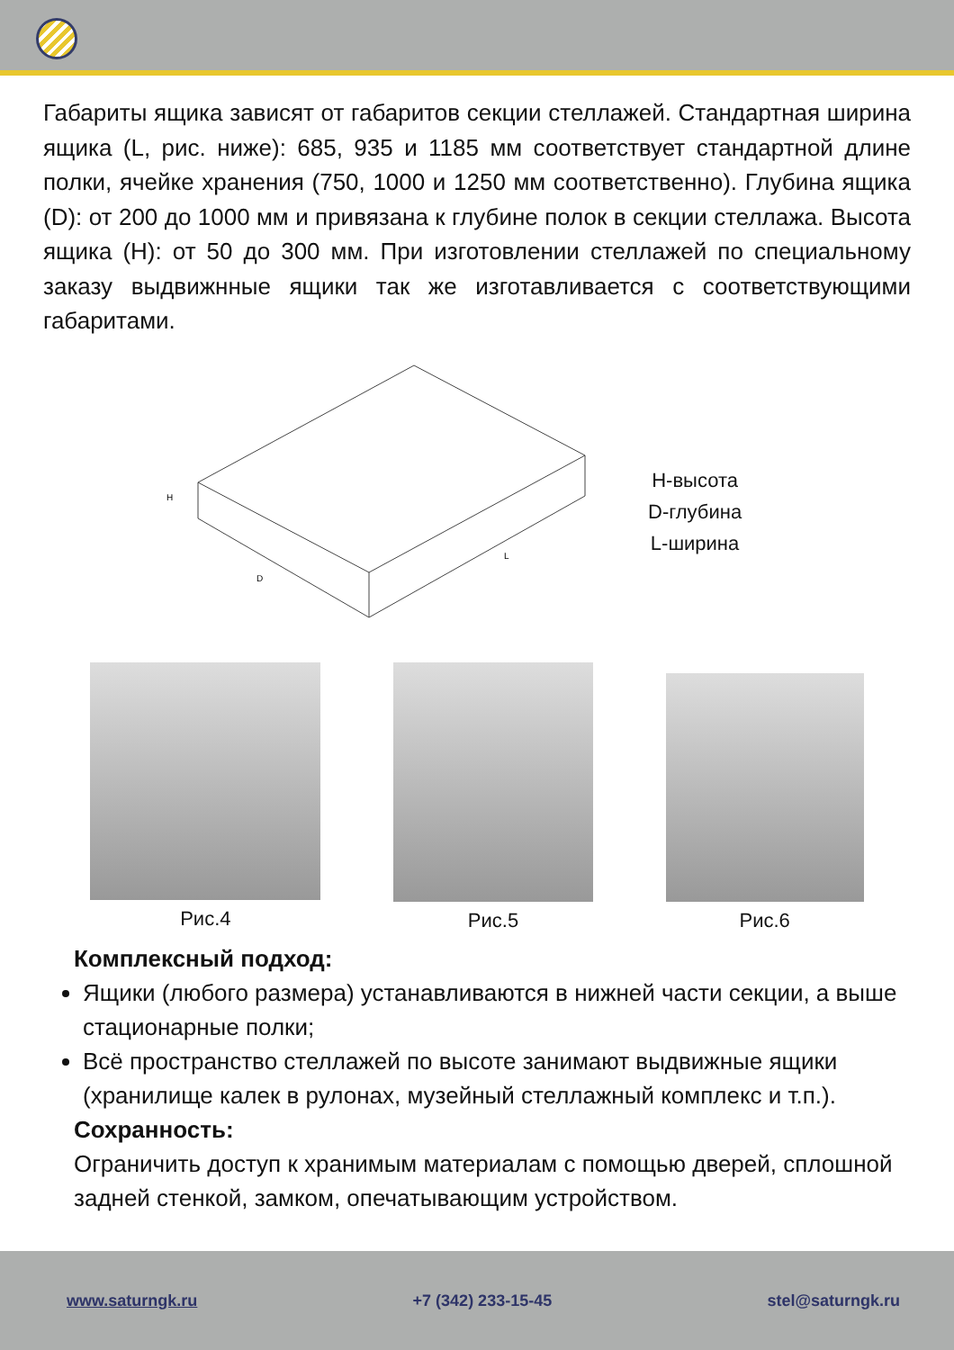Габариты ящика зависят от габаритов секции стеллажей. Стандартная ширина ящика (L, рис. ниже): 685, 935 и 1185 мм соответствует стандартной длине полки, ячейке хранения (750, 1000 и 1250 мм соответственно). Глубина ящика (D): от 200 до 1000 мм и привязана к глубине полок в секции стеллажа. Высота ящика (H): от 50 до 300 мм. При изготовлении стеллажей по специальному заказу выдвижнные ящики так же изготавливается с соответствующими габаритами.
H
D
L
H-высота
D-глубина
L-ширина
Рис.4 Рис.5 Рис.6
Комплексный подход:
Ящики (любого размера) устанавливаются в нижней части секции, а выше стационарные полки;
Всё пространство стеллажей по высоте занимают выдвижные ящики (хранилище калек в рулонах, музейный стеллажный комплекс и т.п.).
Сохранность:
Ограничить доступ к хранимым материалам с помощью дверей, сплошной задней стенкой, замком, опечатывающим устройством.
www.saturngk.ru +7 (342) 233-15-45 stel@saturngk.ru